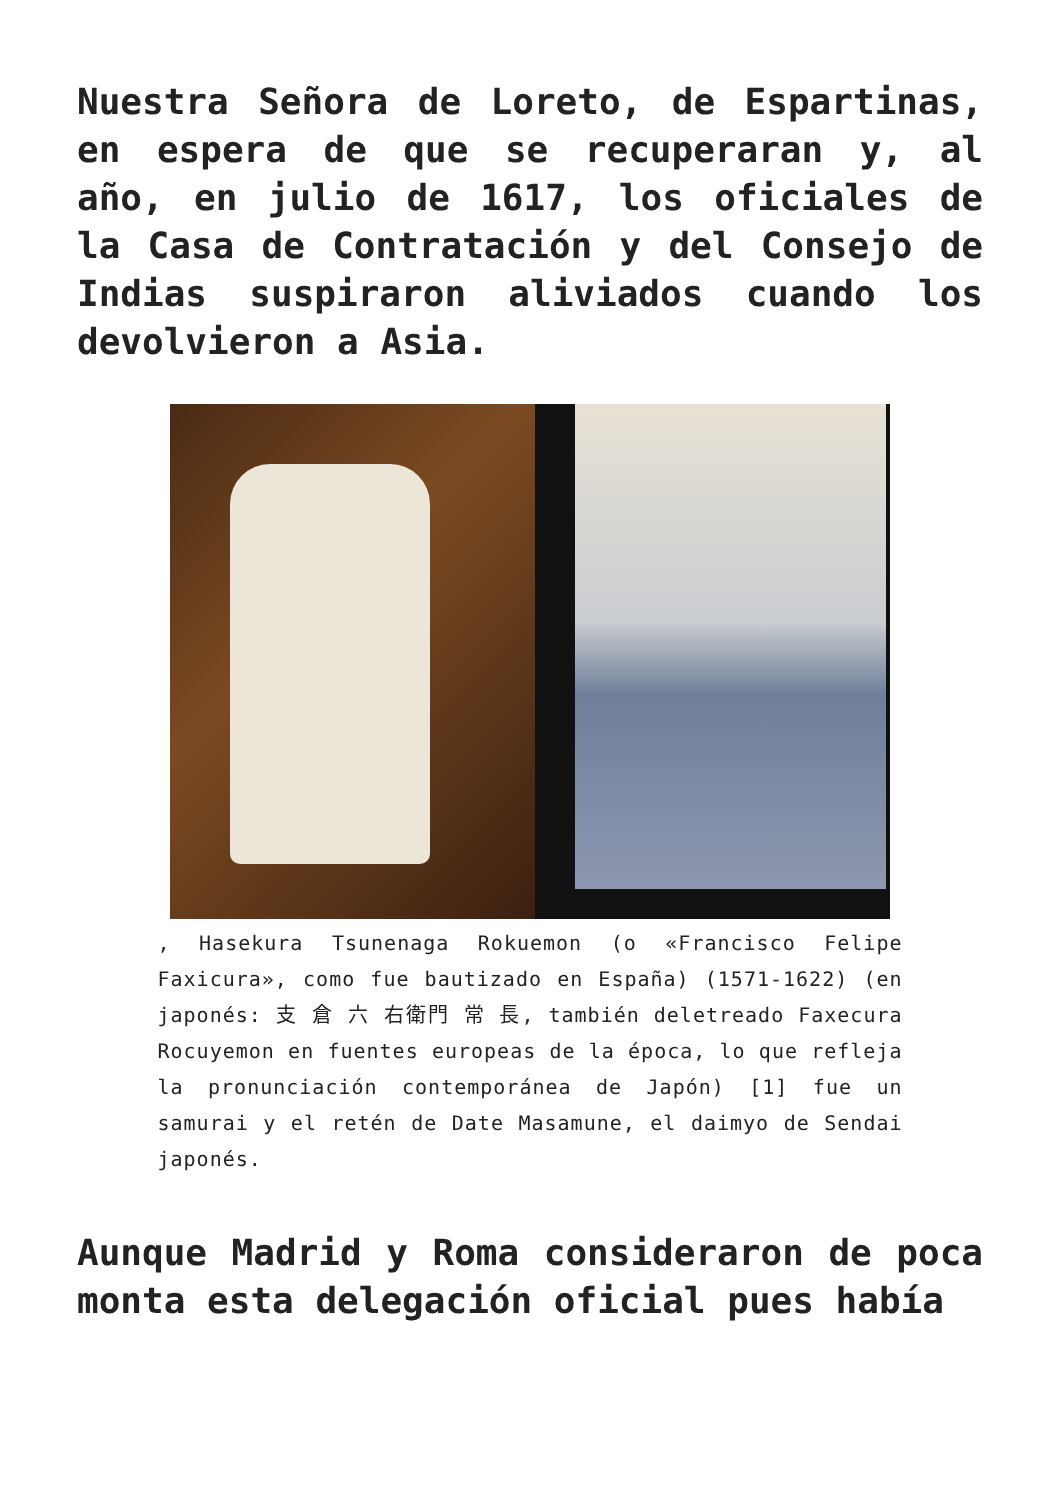Nuestra Señora de Loreto, de Espartinas, en espera de que se recuperaran y, al año, en julio de 1617, los oficiales de la Casa de Contratación y del Consejo de Indias suspiraron aliviados cuando los devolvieron a Asia.
, Hasekura Tsunenaga Rokuemon (o «Francisco Felipe Faxicura», como fue bautizado en España) (1571-1622) (en japonés: 支 倉 六 右衛門 常 長, también deletreado Faxecura Rocuyemon en fuentes europeas de la época, lo que refleja la pronunciación contemporánea de Japón) [1] fue un samurai y el retén de Date Masamune, el daimyo de Sendai japonés.
Aunque Madrid y Roma consideraron de poca monta esta delegación oficial pues había